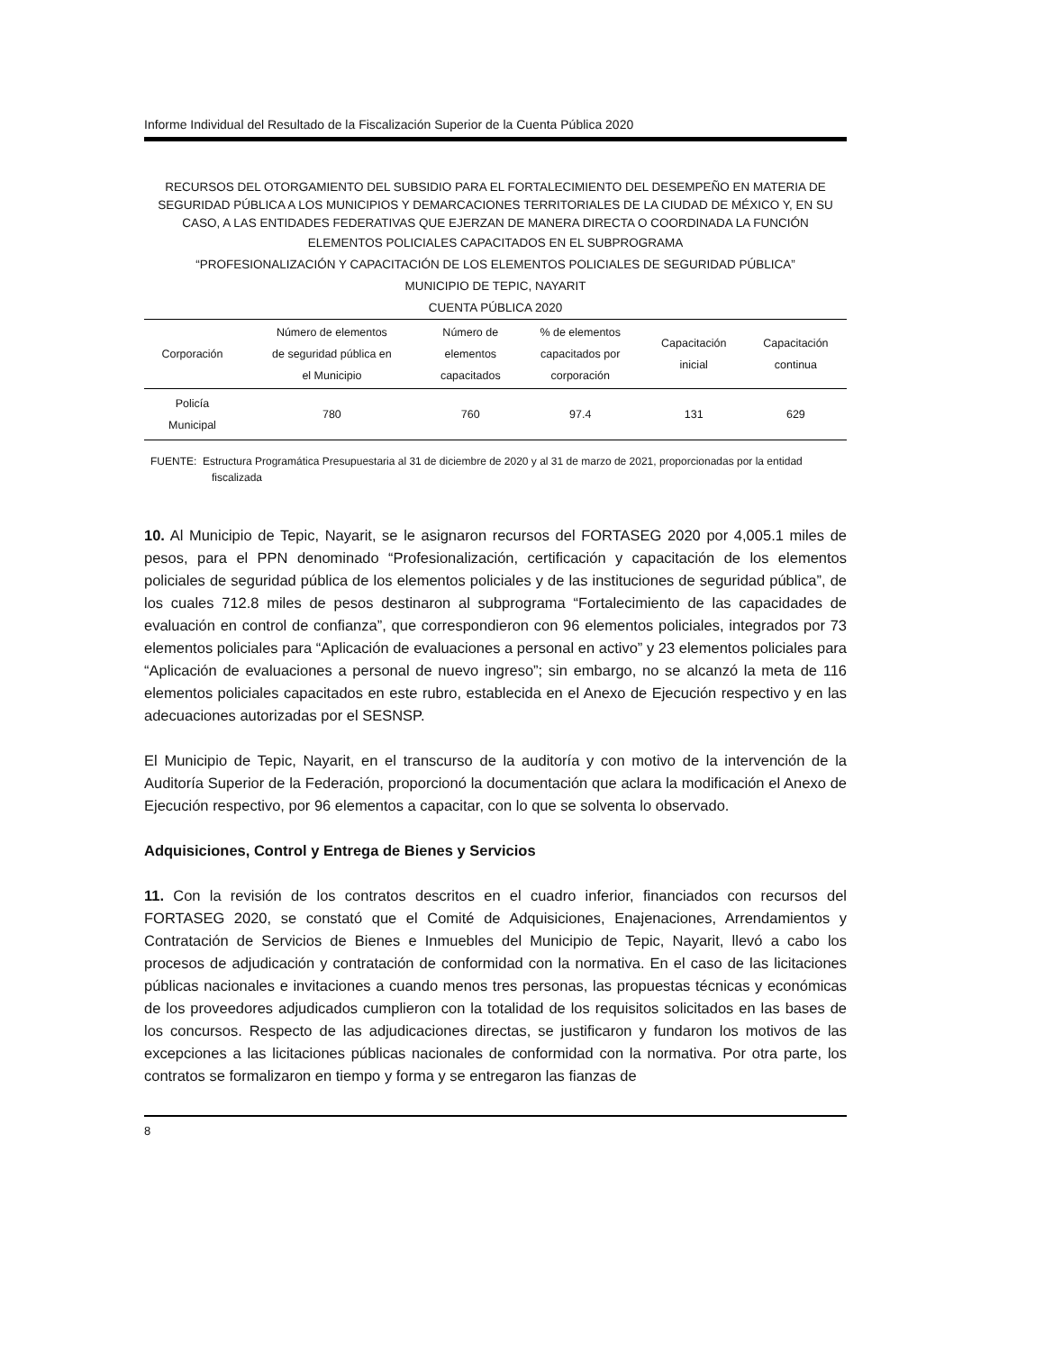Informe Individual del Resultado de la Fiscalización Superior de la Cuenta Pública 2020
RECURSOS DEL OTORGAMIENTO DEL SUBSIDIO PARA EL FORTALECIMIENTO DEL DESEMPEÑO EN MATERIA DE SEGURIDAD PÚBLICA A LOS MUNICIPIOS Y DEMARCACIONES TERRITORIALES DE LA CIUDAD DE MÉXICO Y, EN SU CASO, A LAS ENTIDADES FEDERATIVAS QUE EJERZAN DE MANERA DIRECTA O COORDINADA LA FUNCIÓN
ELEMENTOS POLICIALES CAPACITADOS EN EL SUBPROGRAMA
“PROFESIONALIZACIÓN Y CAPACITACIÓN DE LOS ELEMENTOS POLICIALES DE SEGURIDAD PÚBLICA”
MUNICIPIO DE TEPIC, NAYARIT
CUENTA PÚBLICA 2020
| Corporación | Número de elementos de seguridad pública en el Municipio | Número de elementos capacitados | % de elementos capacitados por corporación | Capacitación inicial | Capacitación continua |
| --- | --- | --- | --- | --- | --- |
| Policía Municipal | 780 | 760 | 97.4 | 131 | 629 |
FUENTE: Estructura Programática Presupuestaria al 31 de diciembre de 2020 y al 31 de marzo de 2021, proporcionadas por la entidad fiscalizada
10. Al Municipio de Tepic, Nayarit, se le asignaron recursos del FORTASEG 2020 por 4,005.1 miles de pesos, para el PPN denominado “Profesionalización, certificación y capacitación de los elementos policiales de seguridad pública de los elementos policiales y de las instituciones de seguridad pública”, de los cuales 712.8 miles de pesos destinaron al subprograma “Fortalecimiento de las capacidades de evaluación en control de confianza”, que correspondieron con 96 elementos policiales, integrados por 73 elementos policiales para “Aplicación de evaluaciones a personal en activo” y 23 elementos policiales para “Aplicación de evaluaciones a personal de nuevo ingreso”; sin embargo, no se alcanzó la meta de 116 elementos policiales capacitados en este rubro, establecida en el Anexo de Ejecución respectivo y en las adecuaciones autorizadas por el SESNSP.
El Municipio de Tepic, Nayarit, en el transcurso de la auditoría y con motivo de la intervención de la Auditoría Superior de la Federación, proporcionó la documentación que aclara la modificación el Anexo de Ejecución respectivo, por 96 elementos a capacitar, con lo que se solventa lo observado.
Adquisiciones, Control y Entrega de Bienes y Servicios
11. Con la revisión de los contratos descritos en el cuadro inferior, financiados con recursos del FORTASEG 2020, se constató que el Comité de Adquisiciones, Enajenaciones, Arrendamientos y Contratación de Servicios de Bienes e Inmuebles del Municipio de Tepic, Nayarit, llevó a cabo los procesos de adjudicación y contratación de conformidad con la normativa. En el caso de las licitaciones públicas nacionales e invitaciones a cuando menos tres personas, las propuestas técnicas y económicas de los proveedores adjudicados cumplieron con la totalidad de los requisitos solicitados en las bases de los concursos. Respecto de las adjudicaciones directas, se justificaron y fundaron los motivos de las excepciones a las licitaciones públicas nacionales de conformidad con la normativa. Por otra parte, los contratos se formalizaron en tiempo y forma y se entregaron las fianzas de
8